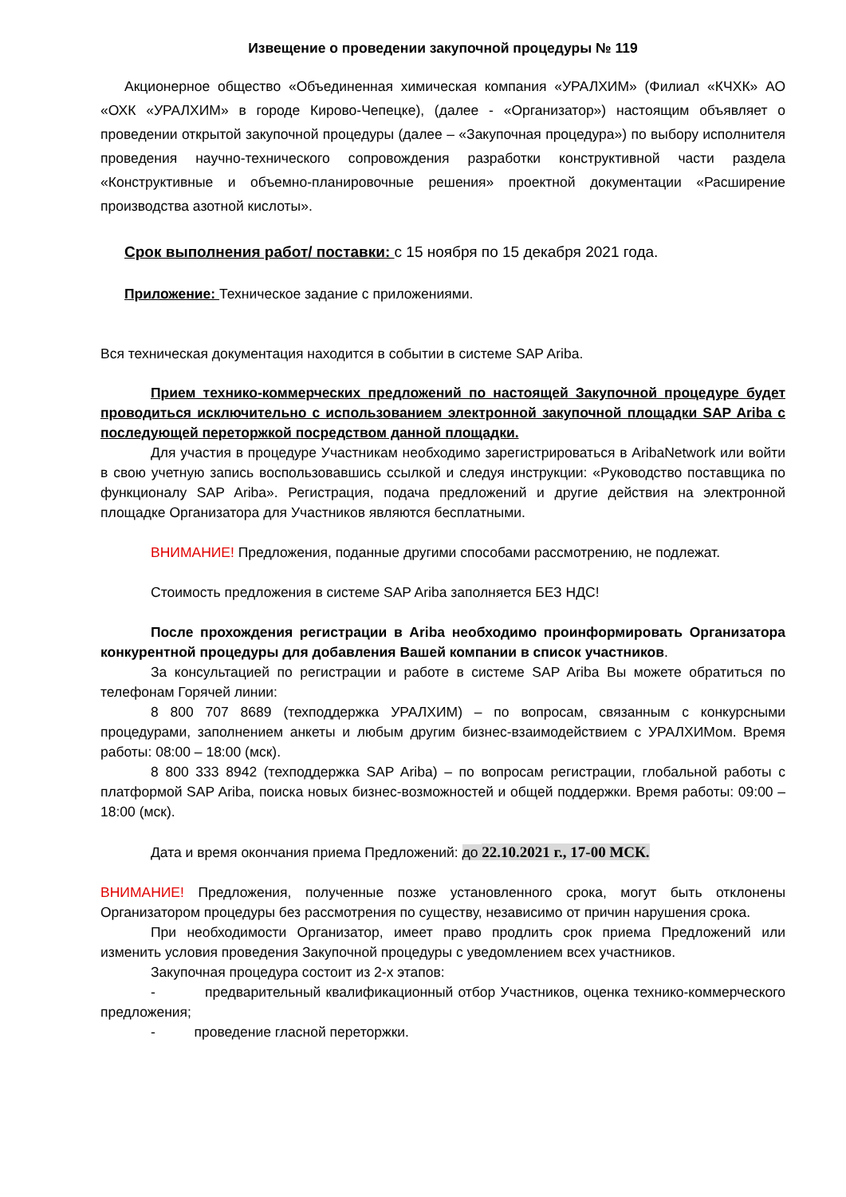Извещение о проведении закупочной процедуры № 119
Акционерное общество «Объединенная химическая компания «УРАЛХИМ» (Филиал «КЧХК» АО «ОХК «УРАЛХИМ» в городе Кирово-Чепецке), (далее - «Организатор») настоящим объявляет о проведении открытой закупочной процедуры (далее – «Закупочная процедура») по выбору исполнителя проведения научно-технического сопровождения разработки конструктивной части раздела «Конструктивные и объемно-планировочные решения» проектной документации «Расширение производства азотной кислоты».
Срок выполнения работ/ поставки: с 15 ноября по 15 декабря 2021 года.
Приложение: Техническое задание с приложениями.
Вся техническая документация находится в событии в системе SAP Ariba.
Прием технико-коммерческих предложений по настоящей Закупочной процедуре будет проводиться исключительно с использованием электронной закупочной площадки SAP Ariba с последующей переторжкой посредством данной площадки.
Для участия в процедуре Участникам необходимо зарегистрироваться в AribaNetwork или войти в свою учетную запись воспользовавшись ссылкой и следуя инструкции: «Руководство поставщика по функционалу SAP Ariba». Регистрация, подача предложений и другие действия на электронной площадке Организатора для Участников являются бесплатными.
ВНИМАНИЕ! Предложения, поданные другими способами рассмотрению, не подлежат.
Стоимость предложения в системе SAP Ariba заполняется БЕЗ НДС!
После прохождения регистрации в Ariba необходимо проинформировать Организатора конкурентной процедуры для добавления Вашей компании в список участников.
За консультацией по регистрации и работе в системе SAP Ariba Вы можете обратиться по телефонам Горячей линии:
8 800 707 8689 (техподдержка УРАЛХИМ) – по вопросам, связанным с конкурсными процедурами, заполнением анкеты и любым другим бизнес-взаимодействием с УРАЛХИМом. Время работы: 08:00 – 18:00 (мск).
8 800 333 8942 (техподдержка SAP Ariba) – по вопросам регистрации, глобальной работы с платформой SAP Ariba, поиска новых бизнес-возможностей и общей поддержки. Время работы: 09:00 – 18:00 (мск).
Дата и время окончания приема Предложений: до 22.10.2021 г., 17-00 МСК.
ВНИМАНИЕ! Предложения, полученные позже установленного срока, могут быть отклонены Организатором процедуры без рассмотрения по существу, независимо от причин нарушения срока.
При необходимости Организатор, имеет право продлить срок приема Предложений или изменить условия проведения Закупочной процедуры с уведомлением всех участников.
Закупочная процедура состоит из 2-х этапов:
- предварительный квалификационный отбор Участников, оценка технико-коммерческого предложения;
- проведение гласной переторжки.